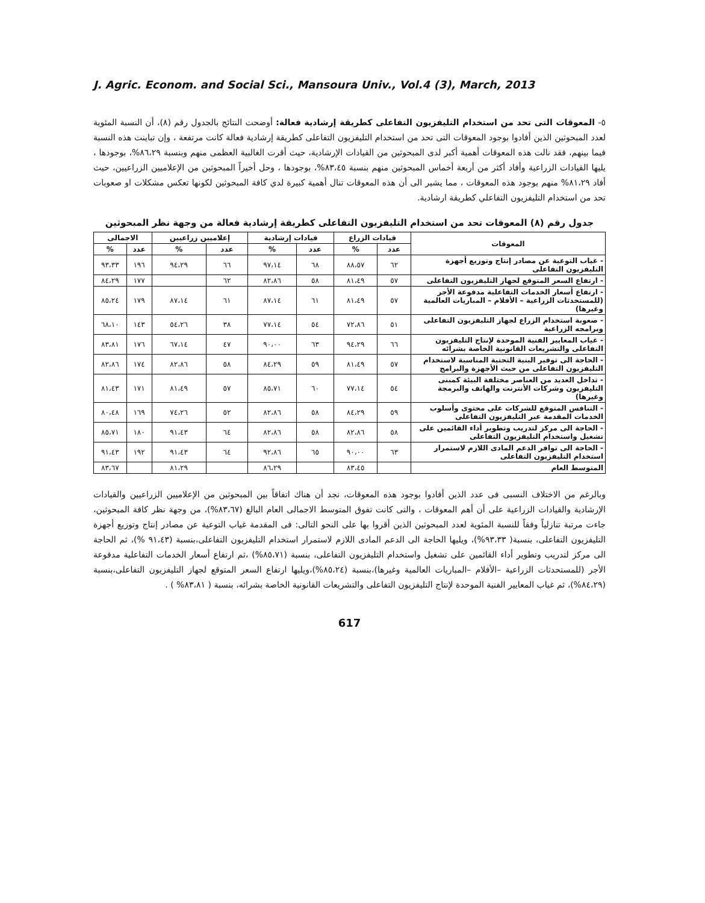J. Agric. Econom. and Social Sci., Mansoura Univ., Vol.4 (3), March, 2013
٥- المعوقات التى تحد من استخدام التليفزيون التفاعلى كطريقة إرشادية فعالة: أوضحت النتائج بالجدول رقم (٨)، أن النسبة المئوية لعدد المبحوثين الذين أفادوا بوجود المعوقات التى تحد من استخدام التليفزيون التفاعلى كطريقة إرشادية فعالة كانت مرتفعة ، وإن تباينت هذه النسبة فيما بينهم، فقد نالت هذه المعوقات أهمية أكبر لدى المبحوثين من القيادات الإرشادية، حيث أقرت الغالبية العظمى منهم وبنسبة ٨٦،٢٩%، بوجودها ، يليها القيادات الزراعية وأفاد أكثر من أربعة أخماس المبحوثين منهم بنسبة ٨٣،٤٥%، بوجودها ، وحل أخيراً المبحوثين من الإعلاميين الزراعيين، حيث أفاد ٨١،٢٩% منهم بوجود هذه المعوقات ، مما يشير الى أن هذه المعوقات تنال أهمية كبيرة لدي كافة المبحوثين لكونها تعكس مشكلات او صعوبات تحد من استخدام التليفزيون التفاعلي كطريقة ارشادية.
جدول رقم (٨) المعوقات تحد من استخدام التليفزيون التفاعلى كطريقة إرشادية فعالة من وجهة نظر المبحوثين
| المعوقات | قيادات الزراع | | قيادات إرشادية | | إعلاميين زراعيين | | الاجمالى | |
| --- | --- | --- | --- | --- | --- | --- | --- | --- |
| | عدد | % | عدد | % | عدد | % | عدد | % |
| - غياب التوعية عن مصادر إنتاج وتوزيع أجهزة التليفزيون التفاعلى | ٦٢ | ٨٨،٥٧ | ٦٨ | ٩٧،١٤ | ٦٦ | ٩٤،٢٩ | ١٩٦ | ٩٣،٣٣ |
| - ارتفاع السعر المتوقع لجهاز التليفزيون التفاعلى | ٥٧ | ٨١،٤٩ | ٥٨ | ٨٢،٨٦ | ٦٢ | | ١٧٧ | ٨٤،٢٩ |
| - ارتفاع أسعار الخدمات التفاعلية مدفوعة الأجر (للمستحدثات الزراعية – الأفلام – المباريات العالمية وغيرها) | ٥٧ | ٨١،٤٩ | ٦١ | ٨٧،١٤ | ٦١ | ٨٧،١٤ | ١٧٩ | ٨٥،٢٤ |
| - صعوبة استخدام الزراع لجهاز التليفزيون التفاعلى وبرامجه الزراعية | ٥١ | ٧٢،٨٦ | ٥٤ | ٧٧،١٤ | ٣٨ | ٥٤،٢٦ | ١٤٣ | ٦٨،١٠ |
| - غياب المعايير الفنية الموحدة لإنتاج التليفزيون التفاعلى والتشريعات القانونية الخاصة بشرائه | ٦٦ | ٩٤،٢٩ | ٦٣ | ٩٠،٠٠ | ٤٧ | ٦٧،١٤ | ١٧٦ | ٨٣،٨١ |
| - الحاجة الى توفير البنية التحتية المناسبة لاستخدام التليفزيون التفاعلى من حيث الأجهزة والبرامج | ٥٧ | ٨١،٤٩ | ٥٩ | ٨٤،٢٩ | ٥٨ | ٨٢،٨٦ | ١٧٤ | ٨٢،٨٦ |
| - تداخل العديد من العناصر مختلفة البيئة كمبنى التليفزيون وشركات الأنترنت والهاتف والبرمجة وغيرها) | ٥٤ | ٧٧،١٤ | ٦٠ | ٨٥،٧١ | ٥٧ | ٨١،٤٩ | ١٧١ | ٨١،٤٣ |
| - التنافس المتوقع للشركات على محتوى وأسلوب الخدمات المقدمة عبر التليفزيون التفاعلى | ٥٩ | ٨٤،٢٩ | ٥٨ | ٨٢،٨٦ | ٥٢ | ٧٤،٢٦ | ١٦٩ | ٨٠،٤٨ |
| - الحاجة الى مركز لتدريب وتطوير أداء القائمين على تشغيل واستخدام التليفزيون التفاعلى | ٥٨ | ٨٢،٨٦ | ٥٨ | ٨٢،٨٦ | ٦٤ | ٩١،٤٣ | ١٨٠ | ٨٥،٧١ |
| - الحاجة الى توافر الدعم المادى اللازم لاستمرار استخدام التليفزيون التفاعلى | ٦٣ | ٩٠،٠٠ | ٦٥ | ٩٢،٨٦ | ٦٤ | ٩١،٤٣ | ١٩٢ | ٩١،٤٣ |
| المتوسط العام | | ٨٣،٤٥ | | ٨٦،٢٩ | | ٨١،٢٩ | | ٨٣،٦٧ |
وبالرغم من الاختلاف النسبى فى عدد الذين أفادوا بوجود هذه المعوقات، نجد أن هناك اتفاقاً بين المبحوثين من الإعلاميين الزراعيين والقيادات الإرشادية والقيادات الزراعية على أن أهم المعوقات ، والتى كانت تفوق المتوسط الاجمالى العام البالغ (٨٣،٦٧%)، من وجهة نظر كافة المبحوثين، جاءت مرتبة تنازلياً وفقاً للنسبة المئوية لعدد المبحوثين الذين أقروا بها على النحو التالى: فى المقدمة غياب التوعية عن مصادر إنتاج وتوزيع أجهزة التليفزيون التفاعلى، بنسبة( ٩٣،٣٣%)، ويليها الحاجة الى الدعم المادى اللازم لاستمرار استخدام التليفزيون التفاعلى،بنسبة (٩١،٤٣ %)، ثم الحاجة الى مركز لتدريب وتطوير أداء القائمين على تشغيل واستخدام التليفزيون التفاعلى، بنسبة (٨٥،٧١%) ،ثم ارتفاع أسعار الخدمات التفاعلية مدفوعة الأجر (للمستحدثات الزراعية –الأفلام –المباريات العالمية وغيرها)،بنسبة (٨٥،٢٤%)،ويليها ارتفاع السعر المتوقع لجهاز التليفزيون التفاعلى،بنسبة (٨٤،٢٩%)، ثم غياب المعايير الفنية الموحدة لإنتاج التليفزيون التفاعلى والتشريعات القانونية الخاصة بشرائه، بنسبة ( ٨٣،٨١% ) .
617